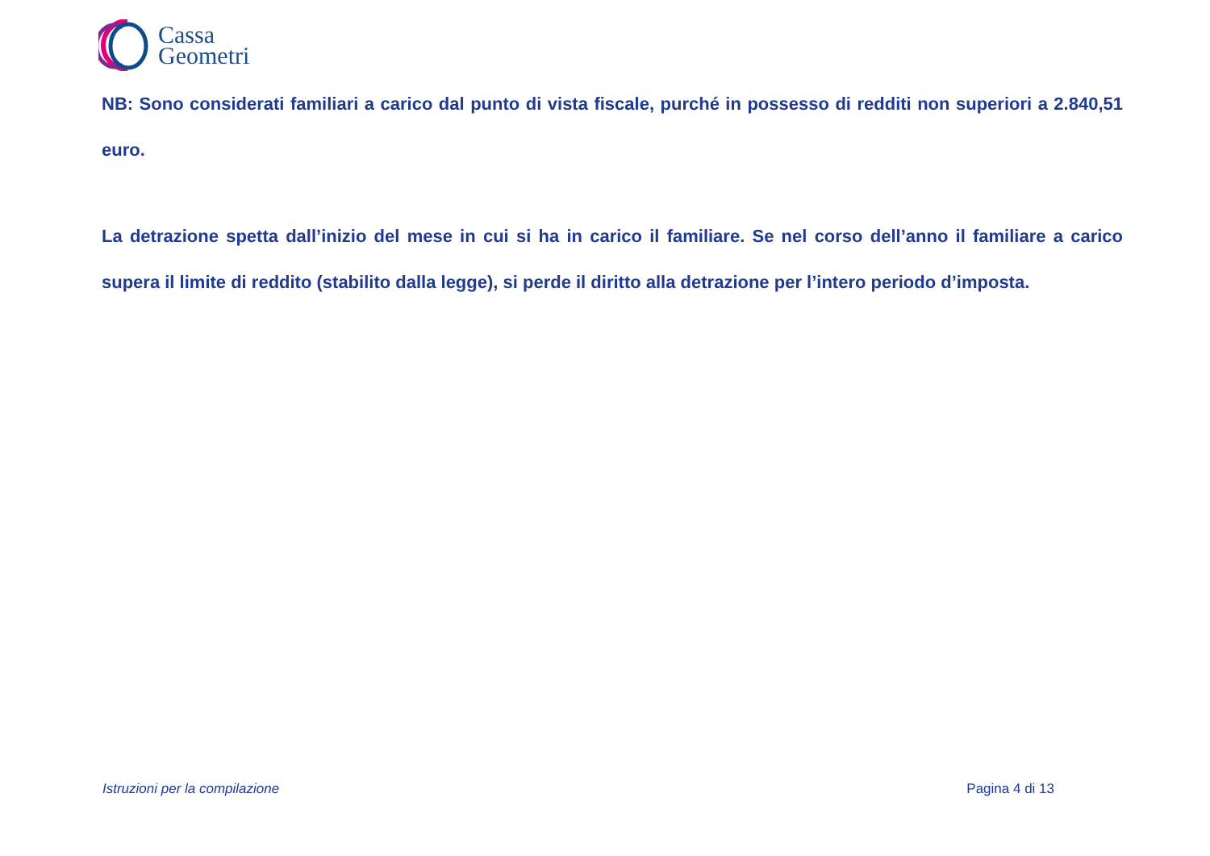Cassa
Geometri
NB: Sono considerati familiari a carico dal punto di vista fiscale, purché in possesso di redditi non superiori a 2.840,51 euro.
La detrazione spetta dall’inizio del mese in cui si ha in carico il familiare. Se nel corso dell’anno il familiare a carico supera il limite di reddito (stabilito dalla legge), si perde il diritto alla detrazione per l’intero periodo d’imposta.
Istruzioni per la compilazione Pagina 4 di 13